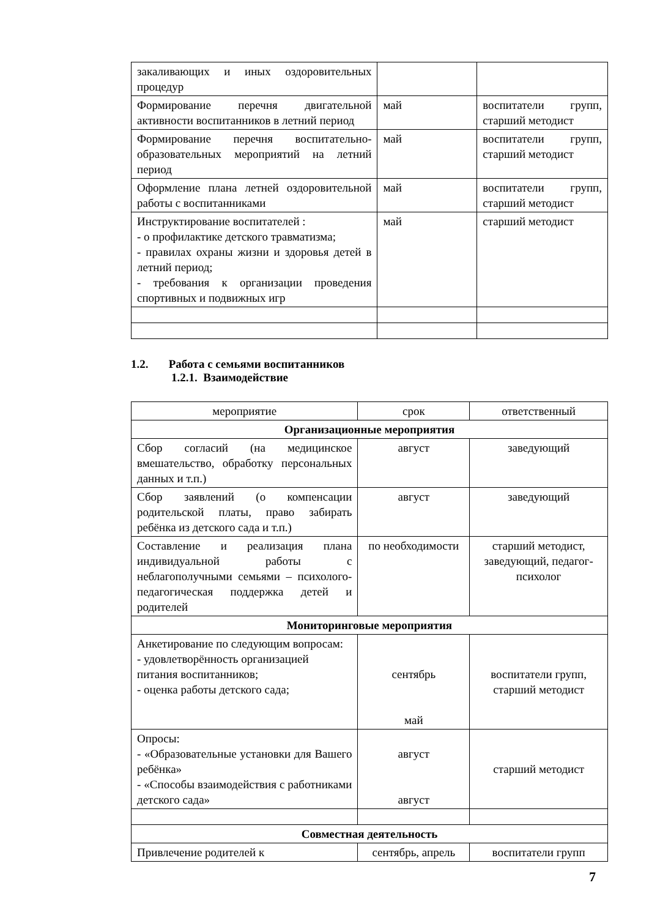| закаливающих и иных оздоровительных процедур | | |
| Формирование перечня двигательной активности воспитанников в летний период | май | воспитатели групп, старший методист |
| Формирование перечня воспитательно-образовательных мероприятий на летний период | май | воспитатели групп, старший методист |
| Оформление плана летней оздоровительной работы с воспитанниками | май | воспитатели групп, старший методист |
| Инструктирование воспитателей : - о профилактике детского травматизма; - правилах охраны жизни и здоровья детей в летний период; - требования к организации проведения спортивных и подвижных игр | май | старший методист |
1.2. Работа с семьями воспитанников
1.2.1. Взаимодействие
| мероприятие | срок | ответственный |
| --- | --- | --- |
| Организационные мероприятия | | |
| Сбор согласий (на медицинское вмешательство, обработку персональных данных и т.п.) | август | заведующий |
| Сбор заявлений (о компенсации родительской платы, право забирать ребёнка из детского сада и т.п.) | август | заведующий |
| Составление и реализация плана индивидуальной работы с неблагополучными семьями – психолого-педагогическая поддержка детей и родителей | по необходимости | старший методист, заведующий, педагог-психолог |
| Мониторинговые мероприятия | | |
| Анкетирование по следующим вопросам: - удовлетворённость организацией питания воспитанников; - оценка работы детского сада; | сентябрь май | воспитатели групп, старший методист |
| Опросы: - «Образовательные установки для Вашего ребёнка» - «Способы взаимодействия с работниками детского сада» | август август | старший методист |
| Совместная деятельность | | |
| Привлечение родителей к | сентябрь, апрель | воспитатели групп |
7